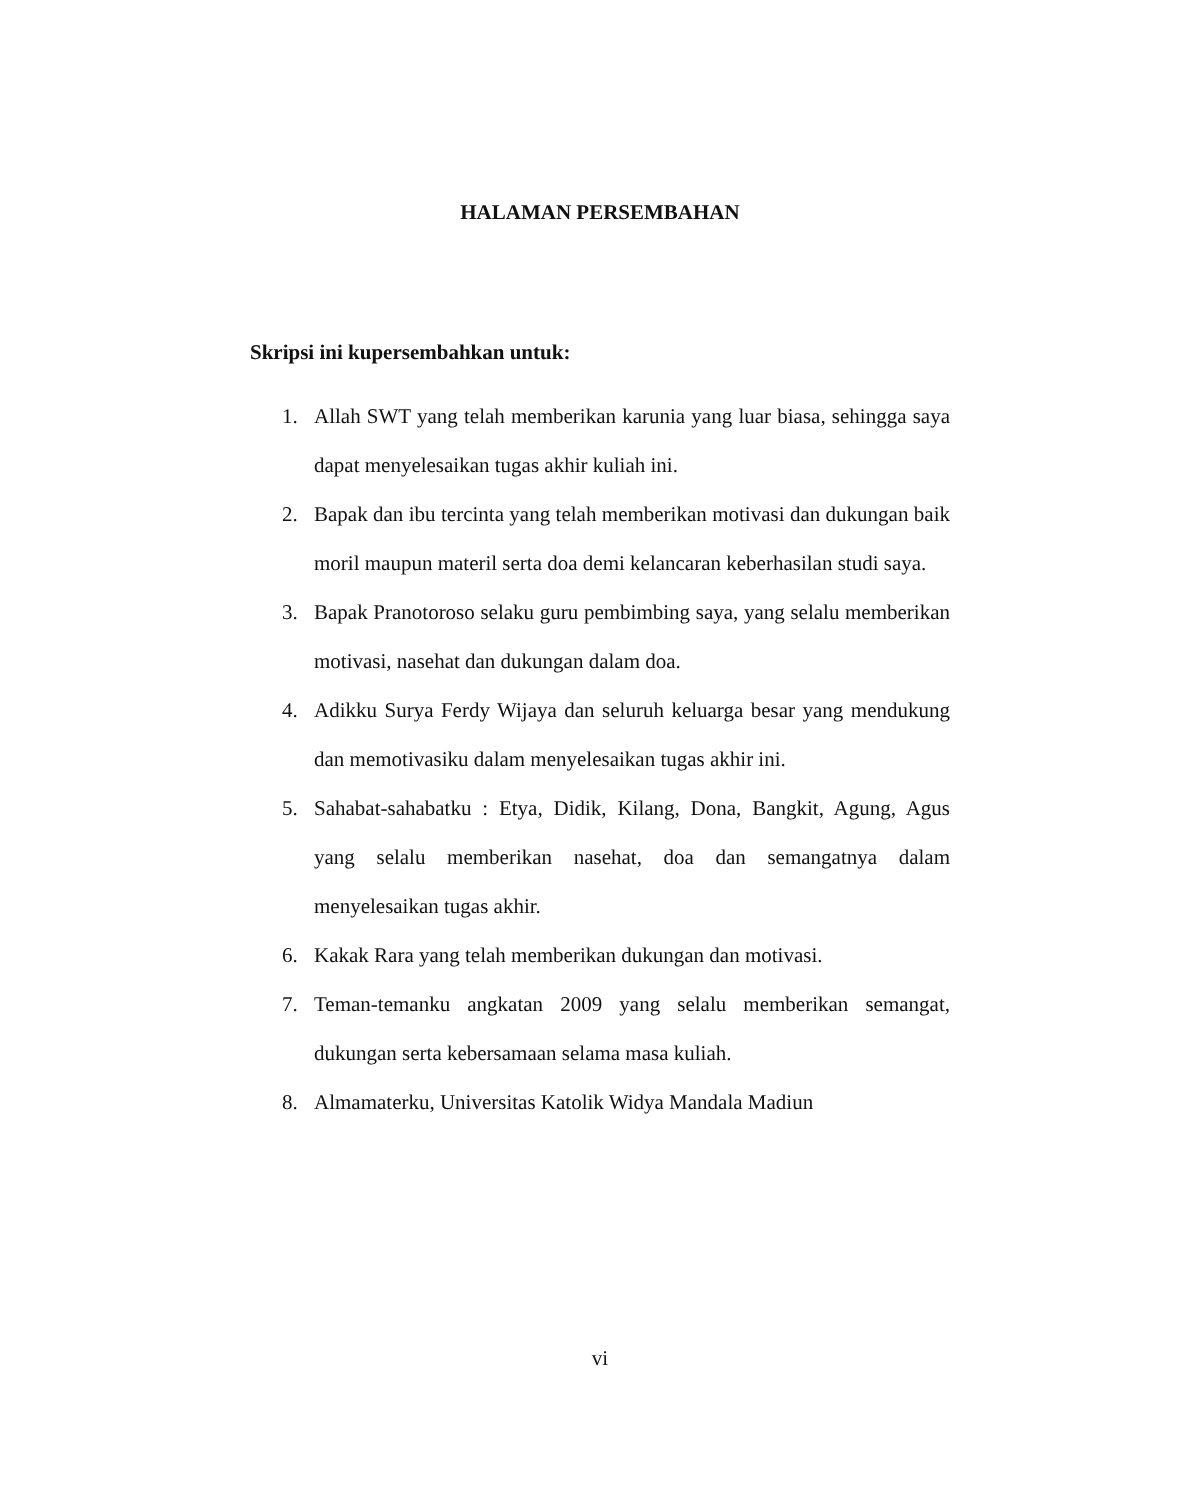HALAMAN PERSEMBAHAN
Skripsi ini kupersembahkan untuk:
1. Allah SWT yang telah memberikan karunia yang luar biasa, sehingga saya dapat menyelesaikan tugas akhir kuliah ini.
2. Bapak dan ibu tercinta yang telah memberikan motivasi dan dukungan baik moril maupun materil serta doa demi kelancaran keberhasilan studi saya.
3. Bapak Pranotoroso selaku guru pembimbing saya, yang selalu memberikan motivasi, nasehat dan dukungan dalam doa.
4. Adikku Surya Ferdy Wijaya dan seluruh keluarga besar yang mendukung dan memotivasiku dalam menyelesaikan tugas akhir ini.
5. Sahabat-sahabatku : Etya, Didik, Kilang, Dona, Bangkit, Agung, Agus yang selalu memberikan nasehat, doa dan semangatnya dalam menyelesaikan tugas akhir.
6. Kakak Rara yang telah memberikan dukungan dan motivasi.
7. Teman-temanku angkatan 2009 yang selalu memberikan semangat, dukungan serta kebersamaan selama masa kuliah.
8. Almamaterku, Universitas Katolik Widya Mandala Madiun
vi